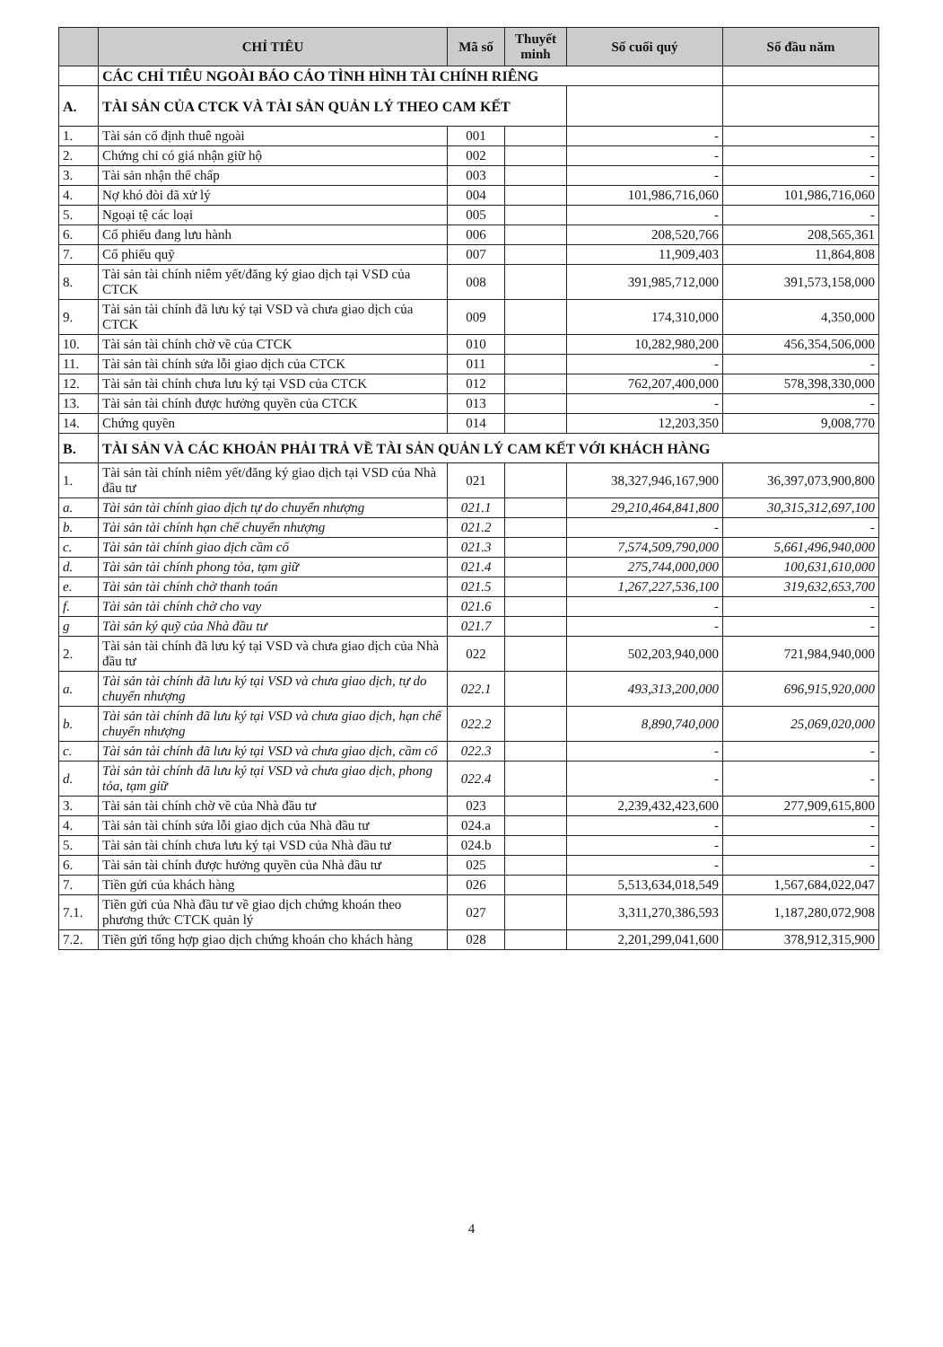| | CHỈ TIÊU | Mã số | Thuyết minh | Số cuối quý | Số đầu năm |
| --- | --- | --- | --- | --- | --- |
| | CÁC CHỈ TIÊU NGOÀI BÁO CÁO TÌNH HÌNH TÀI CHÍNH RIÊNG | | | | |
| A. | TÀI SẢN CỦA CTCK VÀ TÀI SẢN QUẢN LÝ THEO CAM KẾT | | | | |
| 1. | Tài sản cố định thuê ngoài | 001 | | - | - |
| 2. | Chứng chỉ có giá nhận giữ hộ | 002 | | - | - |
| 3. | Tài sản nhận thế chấp | 003 | | - | - |
| 4. | Nợ khó đòi đã xử lý | 004 | | 101,986,716,060 | 101,986,716,060 |
| 5. | Ngoại tệ các loại | 005 | | - | - |
| 6. | Cổ phiếu đang lưu hành | 006 | | 208,520,766 | 208,565,361 |
| 7. | Cổ phiếu quỹ | 007 | | 11,909,403 | 11,864,808 |
| 8. | Tài sản tài chính niêm yết/đăng ký giao dịch tại VSD của CTCK | 008 | | 391,985,712,000 | 391,573,158,000 |
| 9. | Tài sản tài chính đã lưu ký tại VSD và chưa giao dịch của CTCK | 009 | | 174,310,000 | 4,350,000 |
| 10. | Tài sản tài chính chờ về của CTCK | 010 | | 10,282,980,200 | 456,354,506,000 |
| 11. | Tài sản tài chính sửa lỗi giao dịch của CTCK | 011 | | - | - |
| 12. | Tài sản tài chính chưa lưu ký tại VSD của CTCK | 012 | | 762,207,400,000 | 578,398,330,000 |
| 13. | Tài sản tài chính được hưởng quyền của CTCK | 013 | | - | - |
| 14. | Chứng quyền | 014 | | 12,203,350 | 9,008,770 |
| B. | TÀI SẢN VÀ CÁC KHOẢN PHẢI TRẢ VỀ TÀI SẢN QUẢN LÝ CAM KẾT VỚI KHÁCH HÀNG | | | | |
| 1. | Tài sản tài chính niêm yết/đăng ký giao dịch tại VSD của Nhà đầu tư | 021 | | 38,327,946,167,900 | 36,397,073,900,800 |
| a. | Tài sản tài chính giao dịch tự do chuyển nhượng | 021.1 | | 29,210,464,841,800 | 30,315,312,697,100 |
| b. | Tài sản tài chính hạn chế chuyển nhượng | 021.2 | | - | - |
| c. | Tài sản tài chính giao dịch cầm cố | 021.3 | | 7,574,509,790,000 | 5,661,496,940,000 |
| d. | Tài sản tài chính phong tỏa, tạm giữ | 021.4 | | 275,744,000,000 | 100,631,610,000 |
| e. | Tài sản tài chính chờ thanh toán | 021.5 | | 1,267,227,536,100 | 319,632,653,700 |
| f. | Tài sản tài chính chờ cho vay | 021.6 | | - | - |
| g | Tài sản ký quỹ của Nhà đầu tư | 021.7 | | - | - |
| 2. | Tài sản tài chính đã lưu ký tại VSD và chưa giao dịch của Nhà đầu tư | 022 | | 502,203,940,000 | 721,984,940,000 |
| a. | Tài sản tài chính đã lưu ký tại VSD và chưa giao dịch, tự do chuyển nhượng | 022.1 | | 493,313,200,000 | 696,915,920,000 |
| b. | Tài sản tài chính đã lưu ký tại VSD và chưa giao dịch, hạn chế chuyển nhượng | 022.2 | | 8,890,740,000 | 25,069,020,000 |
| c. | Tài sản tài chính đã lưu ký tại VSD và chưa giao dịch, cầm cố | 022.3 | | - | - |
| d. | Tài sản tài chính đã lưu ký tại VSD và chưa giao dịch, phong tỏa, tạm giữ | 022.4 | | - | - |
| 3. | Tài sản tài chính chờ về của Nhà đầu tư | 023 | | 2,239,432,423,600 | 277,909,615,800 |
| 4. | Tài sản tài chính sửa lỗi giao dịch của Nhà đầu tư | 024.a | | - | - |
| 5. | Tài sản tài chính chưa lưu ký tại VSD của Nhà đầu tư | 024.b | | - | - |
| 6. | Tài sản tài chính được hưởng quyền của Nhà đầu tư | 025 | | - | - |
| 7. | Tiền gửi của khách hàng | 026 | | 5,513,634,018,549 | 1,567,684,022,047 |
| 7.1. | Tiền gửi của Nhà đầu tư về giao dịch chứng khoán theo phương thức CTCK quản lý | 027 | | 3,311,270,386,593 | 1,187,280,072,908 |
| 7.2. | Tiền gửi tổng hợp giao dịch chứng khoán cho khách hàng | 028 | | 2,201,299,041,600 | 378,912,315,900 |
4